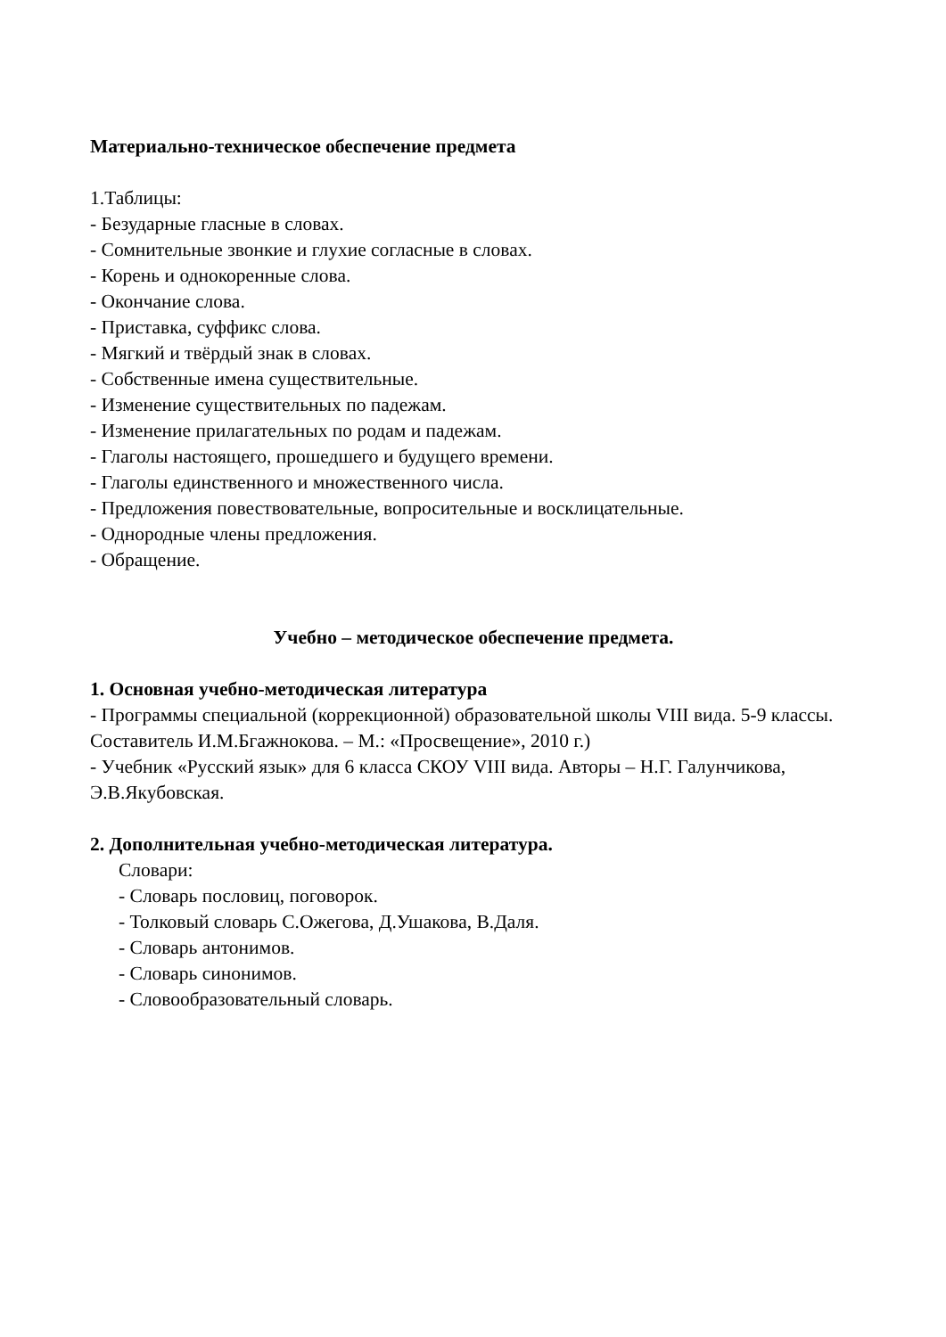Материально-техническое обеспечение предмета
1.Таблицы:
- Безударные гласные в словах.
- Сомнительные звонкие и глухие согласные в словах.
- Корень и однокоренные слова.
- Окончание слова.
- Приставка, суффикс слова.
- Мягкий и твёрдый знак в словах.
- Собственные имена существительные.
- Изменение существительных по падежам.
- Изменение прилагательных по родам и падежам.
- Глаголы настоящего, прошедшего и будущего времени.
- Глаголы единственного и множественного числа.
- Предложения повествовательные, вопросительные и восклицательные.
- Однородные члены предложения.
- Обращение.
Учебно – методическое обеспечение предмета.
1. Основная учебно-методическая литература
- Программы специальной (коррекционной) образовательной школы VIII вида. 5-9 классы. Составитель И.М.Бгажнокова. – М.: «Просвещение», 2010 г.)
- Учебник «Русский язык» для 6 класса СКОУ VIII вида. Авторы – Н.Г. Галунчикова, Э.В.Якубовская.
2. Дополнительная учебно-методическая литература.
Словари:
- Словарь пословиц, поговорок.
- Толковый словарь С.Ожегова, Д.Ушакова, В.Даля.
- Словарь антонимов.
- Словарь синонимов.
- Словообразовательный словарь.